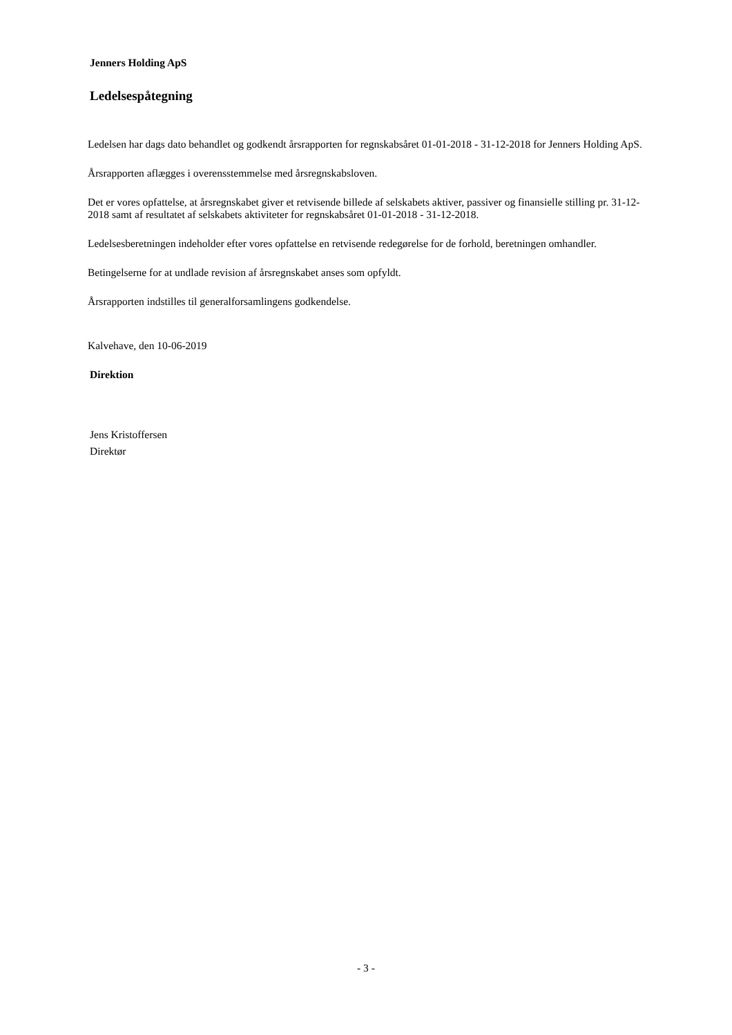Jenners Holding ApS
Ledelsespåtegning
Ledelsen har dags dato behandlet og godkendt årsrapporten for regnskabsåret 01-01-2018 - 31-12-2018 for Jenners Holding ApS.
Årsrapporten aflægges i overensstemmelse med årsregnskabsloven.
Det er vores opfattelse, at årsregnskabet giver et retvisende billede af selskabets aktiver, passiver og finansielle stilling pr. 31-12-2018 samt af resultatet af selskabets aktiviteter for regnskabsåret 01-01-2018 - 31-12-2018.
Ledelsesberetningen indeholder efter vores opfattelse en retvisende redegørelse for de forhold, beretningen omhandler.
Betingelserne for at undlade revision af årsregnskabet anses som opfyldt.
Årsrapporten indstilles til generalforsamlingens godkendelse.
Kalvehave, den 10-06-2019
Direktion
Jens Kristoffersen
Direktør
- 3 -